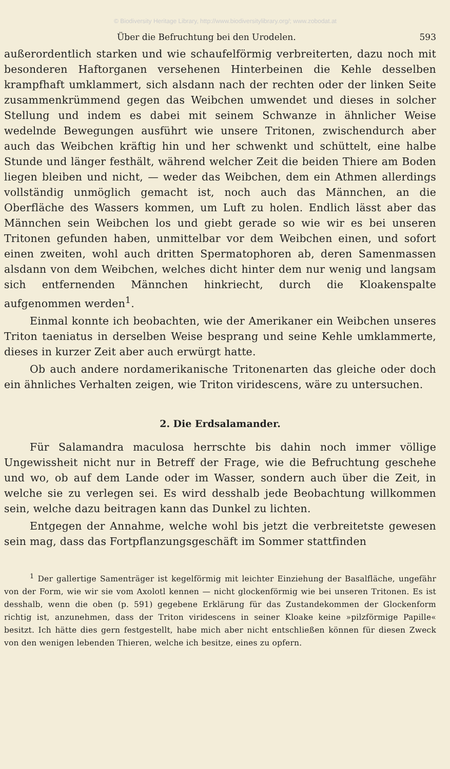© Biodiversity Heritage Library, http://www.biodiversitylibrary.org/; www.zobodat.at
Über die Befruchtung bei den Urodelen. 593
außerordentlich starken und wie schaufelförmig verbreiterten, dazu noch mit besonderen Haftorganen versehenen Hinterbeinen die Kehle desselben krampfhaft umklammert, sich alsdann nach der rechten oder der linken Seite zusammenkrümmend gegen das Weibchen umwendet und dieses in solcher Stellung und indem es dabei mit seinem Schwanze in ähnlicher Weise wedelnde Bewegungen ausführt wie unsere Tritonen, zwischendurch aber auch das Weibchen kräftig hin und her schwenkt und schüttelt, eine halbe Stunde und länger festhält, während welcher Zeit die beiden Thiere am Boden liegen bleiben und nicht, — weder das Weibchen, dem ein Athmen allerdings vollständig unmöglich gemacht ist, noch auch das Männchen, an die Oberfläche des Wassers kommen, um Luft zu holen. Endlich lässt aber das Männchen sein Weibchen los und giebt gerade so wie wir es bei unseren Tritonen gefunden haben, unmittelbar vor dem Weibchen einen, und sofort einen zweiten, wohl auch dritten Spermatophoren ab, deren Samenmassen alsdann von dem Weibchen, welches dicht hinter dem nur wenig und langsam sich entfernenden Männchen hinkriecht, durch die Kloakenspalte aufgenommen werden<sup>1</sup>.
Einmal konnte ich beobachten, wie der Amerikaner ein Weibchen unseres Triton taeniatus in derselben Weise besprang und seine Kehle umklammerte, dieses in kurzer Zeit aber auch erwürgt hatte.
Ob auch andere nordamerikanische Tritonenarten das gleiche oder doch ein ähnliches Verhalten zeigen, wie Triton viridescens, wäre zu untersuchen.
2. Die Erdsalamander.
Für Salamandra maculosa herrschte bis dahin noch immer völlige Ungewissheit nicht nur in Betreff der Frage, wie die Befruchtung geschehe und wo, ob auf dem Lande oder im Wasser, sondern auch über die Zeit, in welche sie zu verlegen sei. Es wird desshalb jede Beobachtung willkommen sein, welche dazu beitragen kann das Dunkel zu lichten.
Entgegen der Annahme, welche wohl bis jetzt die verbreitetste gewesen sein mag, dass das Fortpflanzungsgeschäft im Sommer stattfinden
<sup>1</sup> Der gallertige Samenträger ist kegelförmig mit leichter Einziehung der Basalfläche, ungefähr von der Form, wie wir sie vom Axolotl kennen — nicht glockenförmig wie bei unseren Tritonen. Es ist desshalb, wenn die oben (p. 591) gegebene Erklärung für das Zustandekommen der Glockenform richtig ist, anzunehmen, dass der Triton viridescens in seiner Kloake keine »pilzförmige Papille« besitzt. Ich hätte dies gern festgestellt, habe mich aber nicht entschließen können für diesen Zweck von den wenigen lebenden Thieren, welche ich besitze, eines zu opfern.